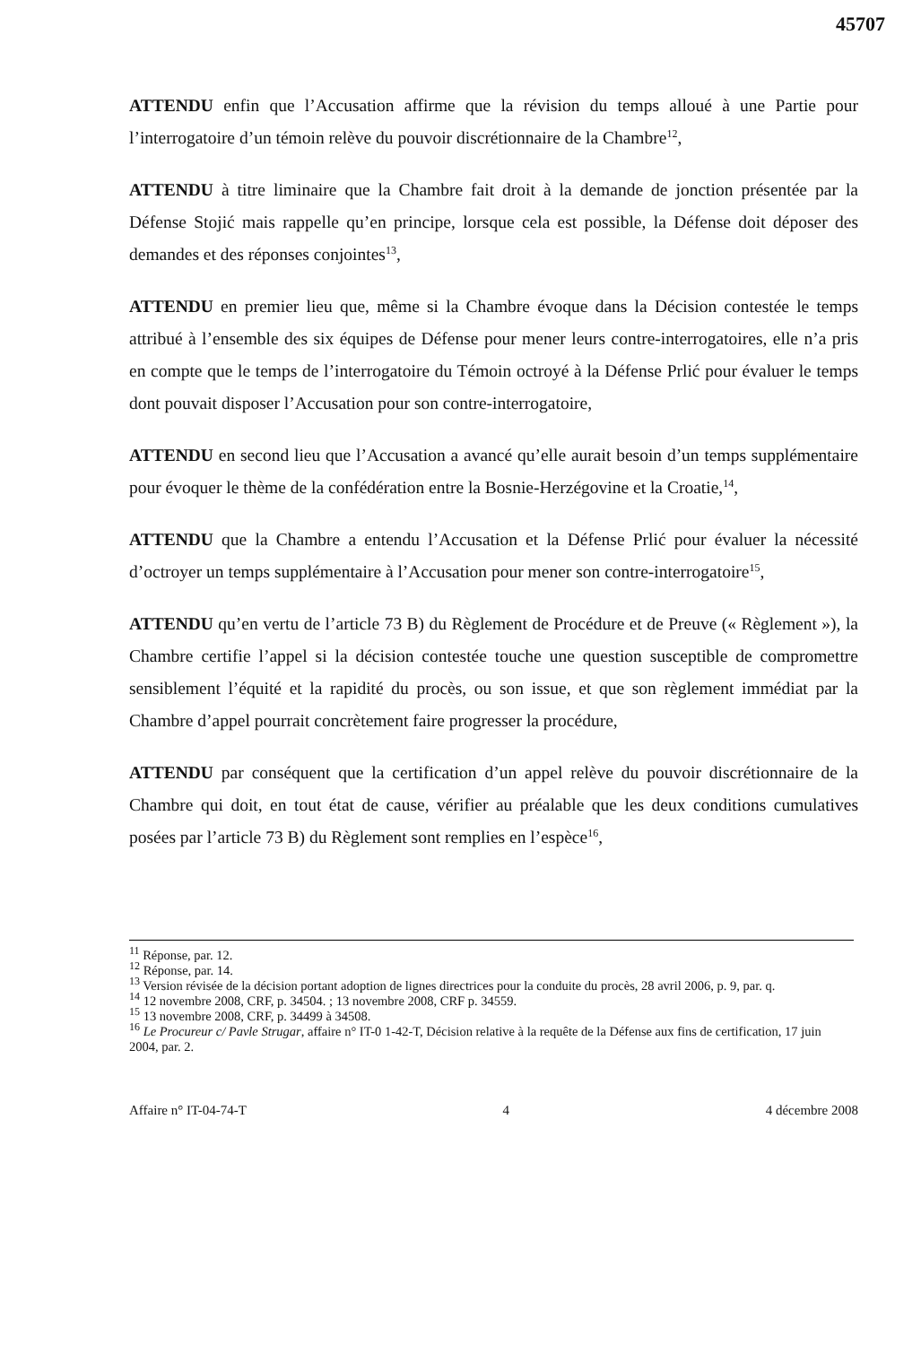45707
ATTENDU enfin que l’Accusation affirme que la révision du temps alloué à une Partie pour l’interrogatoire d’un témoin relève du pouvoir discrétionnaire de la Chambre<sup>12</sup>,
ATTENDU à titre liminaire que la Chambre fait droit à la demande de jonction présentée par la Défense Stojić mais rappelle qu’en principe, lorsque cela est possible, la Défense doit déposer des demandes et des réponses conjointes<sup>13</sup>,
ATTENDU en premier lieu que, même si la Chambre évoque dans la Décision contestée le temps attribué à l’ensemble des six équipes de Défense pour mener leurs contre-interrogatoires, elle n’a pris en compte que le temps de l’interrogatoire du Témoin octroyé à la Défense Prlić pour évaluer le temps dont pouvait disposer l’Accusation pour son contre-interrogatoire,
ATTENDU en second lieu que l’Accusation a avancé qu’elle aurait besoin d’un temps supplémentaire pour évoquer le thème de la confédération entre la Bosnie-Herzégovine et la Croatie,<sup>14</sup>,
ATTENDU que la Chambre a entendu l’Accusation et la Défense Prlić pour évaluer la nécessité d’octroyer un temps supplémentaire à l’Accusation pour mener son contre-interrogatoire<sup>15</sup>,
ATTENDU qu’en vertu de l’article 73 B) du Règlement de Procédure et de Preuve (« Règlement »), la Chambre certifie l’appel si la décision contestée touche une question susceptible de compromettre sensiblement l’équité et la rapidité du procès, ou son issue, et que son règlement immédiat par la Chambre d’appel pourrait concrètement faire progresser la procédure,
ATTENDU par conséquent que la certification d’un appel relève du pouvoir discrétionnaire de la Chambre qui doit, en tout état de cause, vérifier au préalable que les deux conditions cumulatives posées par l’article 73 B) du Règlement sont remplies en l’espèce<sup>16</sup>,
<sup>11</sup> Réponse, par. 12.
<sup>12</sup> Réponse, par. 14.
<sup>13</sup> Version révisée de la décision portant adoption de lignes directrices pour la conduite du procès, 28 avril 2006, p. 9, par. q.
<sup>14</sup> 12 novembre 2008, CRF, p. 34504. ; 13 novembre 2008, CRF p. 34559.
<sup>15</sup> 13 novembre 2008, CRF, p. 34499 à 34508.
<sup>16</sup> Le Procureur c/ Pavle Strugar, affaire n° IT-0 1-42-T, Décision relative à la requête de la Défense aux fins de certification, 17 juin 2004, par. 2.
Affaire n° IT-04-74-T 4 4 décembre 2008